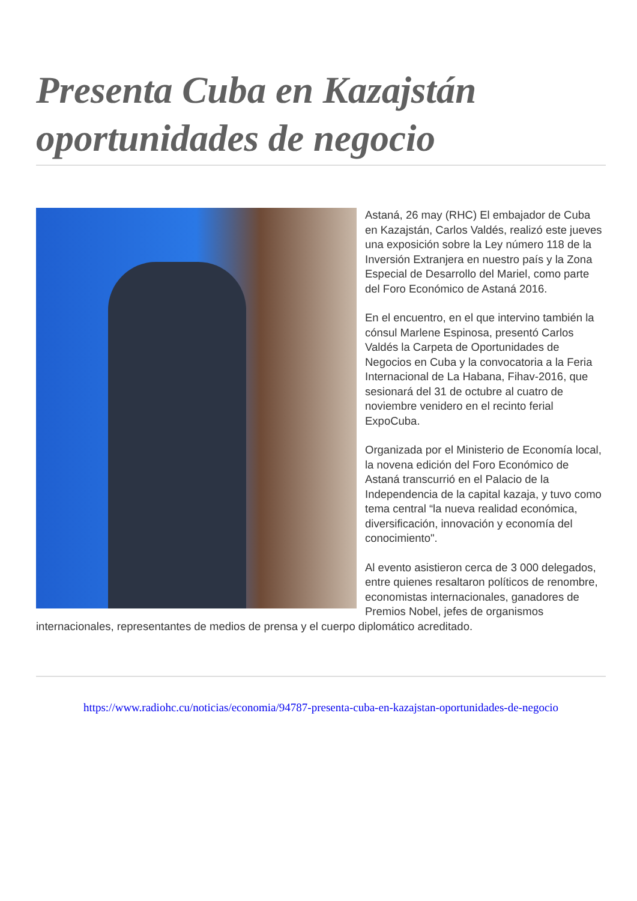Presenta Cuba en Kazajstán oportunidades de negocio
Astaná, 26 may (RHC) El embajador de Cuba en Kazajstán, Carlos Valdés, realizó este jueves una exposición sobre la Ley número 118 de la Inversión Extranjera en nuestro país y la Zona Especial de Desarrollo del Mariel, como parte del Foro Económico de Astaná 2016.
En el encuentro, en el que intervino también la cónsul Marlene Espinosa, presentó Carlos Valdés la Carpeta de Oportunidades de Negocios en Cuba y la convocatoria a la Feria Internacional de La Habana, Fihav-2016, que sesionará del 31 de octubre al cuatro de noviembre venidero en el recinto ferial ExpoCuba.
Organizada por el Ministerio de Economía local, la novena edición del Foro Económico de Astaná transcurrió en el Palacio de la Independencia de la capital kazaja, y tuvo como tema central “la nueva realidad económica, diversificación, innovación y economía del conocimiento".
Al evento asistieron cerca de 3 000 delegados, entre quienes resaltaron políticos de renombre, economistas internacionales, ganadores de Premios Nobel, jefes de organismos internacionales, representantes de medios de prensa y el cuerpo diplomático acreditado.
https://www.radiohc.cu/noticias/economia/94787-presenta-cuba-en-kazajstan-oportunidades-de-negocio